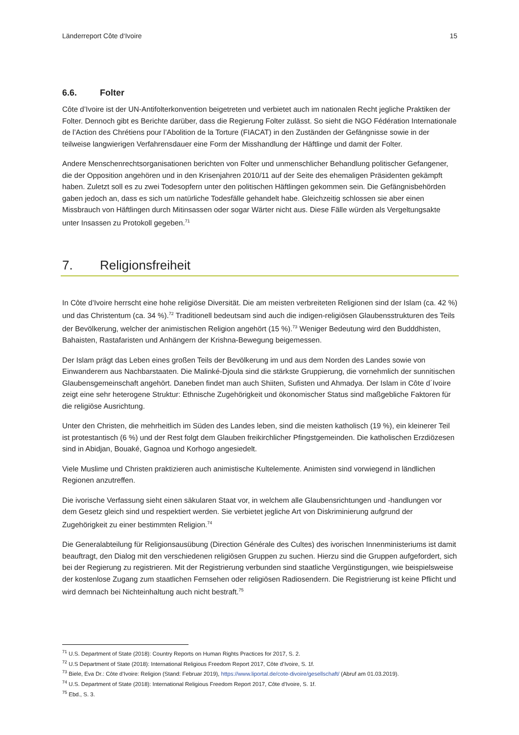Länderreport Côte d‘Ivoire 15
6.6. Folter
Côte d’Ivoire ist der UN-Antifolterkonvention beigetreten und verbietet auch im nationalen Recht jegliche Praktiken der Folter. Dennoch gibt es Berichte darüber, dass die Regierung Folter zulässt. So sieht die NGO Fédération Internationale de l’Action des Chrétiens pour l’Abolition de la Torture (FIACAT) in den Zuständen der Gefängnisse sowie in der teilweise langwierigen Verfahrensdauer eine Form der Misshandlung der Häftlinge und damit der Folter.
Andere Menschenrechtsorganisationen berichten von Folter und unmenschlicher Behandlung politischer Gefangener, die der Opposition angehören und in den Krisenjahren 2010/11 auf der Seite des ehemaligen Präsidenten gekämpft haben. Zuletzt soll es zu zwei Todesopfern unter den politischen Häftlingen gekommen sein. Die Gefängnisbehörden gaben jedoch an, dass es sich um natürliche Todesfälle gehandelt habe. Gleichzeitig schlossen sie aber einen Missbrauch von Häftlingen durch Mitinsassen oder sogar Wärter nicht aus. Diese Fälle würden als Vergeltungsakte unter Insassen zu Protokoll gegeben.<sup>71</sup>
7. Religionsfreiheit
In Côte d’Ivoire herrscht eine hohe religiöse Diversität. Die am meisten verbreiteten Religionen sind der Islam (ca. 42 %) und das Christentum (ca. 34 %).<sup>72</sup> Traditionell bedeutsam sind auch die indigen-religiösen Glaubensstrukturen des Teils der Bevölkerung, welcher der animistischen Religion angehört (15 %).<sup>73</sup> Weniger Bedeutung wird den Budddhisten, Bahaisten, Rastafaristen und Anhängern der Krishna-Bewegung beigemessen.
Der Islam prägt das Leben eines großen Teils der Bevölkerung im und aus dem Norden des Landes sowie von Einwanderern aus Nachbarstaaten. Die Malinké-Djoula sind die stärkste Gruppierung, die vornehmlich der sunnitischen Glaubensgemeinschaft angehört. Daneben findet man auch Shiiten, Sufisten und Ahmadya. Der Islam in Côte d´Ivoire zeigt eine sehr heterogene Struktur: Ethnische Zugehörigkeit und ökonomischer Status sind maßgebliche Faktoren für die religiöse Ausrichtung.
Unter den Christen, die mehrheitlich im Süden des Landes leben, sind die meisten katholisch (19 %), ein kleinerer Teil ist protestantisch (6 %) und der Rest folgt dem Glauben freikirchlicher Pfingstgemeinden. Die katholischen Erzdiözesen sind in Abidjan, Bouaké, Gagnoa und Korhogo angesiedelt.
Viele Muslime und Christen praktizieren auch animistische Kultelemente. Animisten sind vorwiegend in ländlichen Regionen anzutreffen.
Die ivorische Verfassung sieht einen säkularen Staat vor, in welchem alle Glaubensrichtungen und -handlungen vor dem Gesetz gleich sind und respektiert werden. Sie verbietet jegliche Art von Diskriminierung aufgrund der Zugehörigkeit zu einer bestimmten Religion.<sup>74</sup>
Die Generalabteilung für Religionsausübung (Direction Générale des Cultes) des ivorischen Innenministeriums ist damit beauftragt, den Dialog mit den verschiedenen religiösen Gruppen zu suchen. Hierzu sind die Gruppen aufgefordert, sich bei der Regierung zu registrieren. Mit der Registrierung verbunden sind staatliche Vergünstigungen, wie beispielsweise der kostenlose Zugang zum staatlichen Fernsehen oder religiösen Radiosendern. Die Registrierung ist keine Pflicht und wird demnach bei Nichteinhaltung auch nicht bestraft.<sup>75</sup>
<sup>71</sup> U.S. Department of State (2018): Country Reports on Human Rights Practices for 2017, S. 2.
<sup>72</sup> U.S Department of State (2018): International Religious Freedom Report 2017, Côte d’Ivoire, S. 1f.
<sup>73</sup> Biele, Eva Dr.: Côte d’Ivoire: Religion (Stand: Februar 2019), https://www.liportal.de/cote-divoire/gesellschaft/ (Abruf am 01.03.2019).
<sup>74</sup> U.S. Department of State (2018): International Religious Freedom Report 2017, Côte d’Ivoire, S. 1f.
<sup>75</sup> Ebd., S. 3.